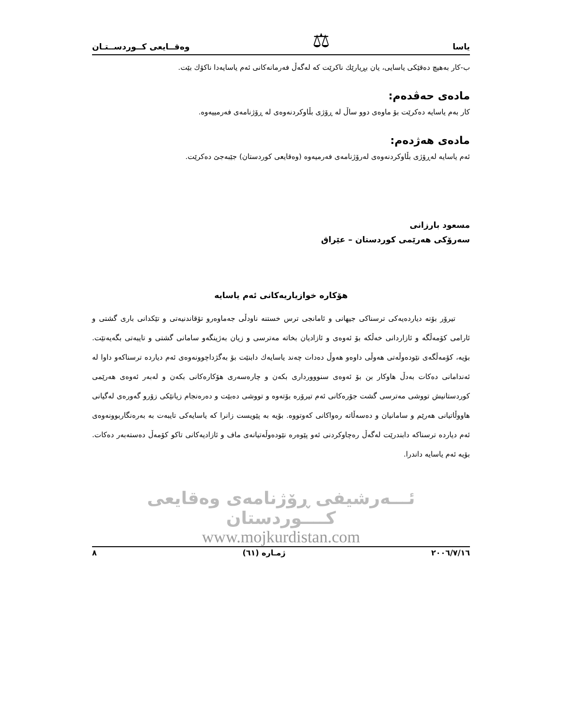یاسا ⚖ وەقــایعی کــوردســتـان
ب-کار بەهیچ دەقێکی یاسایی، یان بڕیارێك ناکرێت کە لەگەڵ فەرمانەکانی ئەم یاسایەدا ناکۆك بێت.
مادەی حەڤدەم:
کار بەم یاسایە دەکرێت بۆ ماوەی دوو ساڵ لە ڕۆژی بڵاوکردنەوەی لە ڕۆژنامەی فەرمییەوە.
مادەی هەژدەم:
ئەم یاسایە لەڕۆژی بڵاوکردنەوەی لەرۆژنامەی فەرمیەوە (وەقایعی کوردستان) جێبەجێ دەکرێت.
مسعود بارزانی
سەرۆکی هەرێمی کوردستان – عێراق
هۆکارە خوازیاریەکانی ئەم یاسایە
تیرۆر بۆتە دیاردەیەکی ترسناکی جیهانی و ئامانجی ترس خستنە ناودڵی جەماوەرو تۆقاندنیەتی و تێکدانی باری گشتی و ئارامی کۆمەڵگە و ئازاردانی خەڵکە بۆ ئەوەی و ئازادیان بخاتە مەترسی و زیان بەژینگەو سامانی گشتی و تایبەتی بگەیەنێت. بۆیە، کۆمەڵگەی نێودەوڵەتی هەوڵی داوەو هەوڵ دەدات چەند یاسایەك دابنێت بۆ بەگژداچوونەوەی ئەم دیاردە ترسناکەو داوا لە ئەندامانی دەکات بەدڵ هاوکار بن بۆ ئەوەی سنووورداری بکەن و چارەسەری هۆکارەکانی بکەن و لەبەر ئەوەی هەرێمی کوردستانیش تووشی مەترسی گشت جۆرەکانی ئەم تیرۆرە بۆتەوە و تووشی دەبێت و دەرەنجام زیانێکی زۆرو گەورەی لەگیانی هاووڵاتیانی هەرێم و سامانیان و دەسەڵاتە رەواکانی کەوتووە. بۆیە بە پێویست زانرا کە یاسایەکی تایبەت بە بەرەنگاربوونەوەی ئەم دیاردە ترسناکە دابندرێت لەگەڵ رەچاوکردنی ئەو پێوەرە نێودەوڵەتیانەی ماف و ئازادیەکانی تاکو کۆمەڵ دەستەبەر دەکات. بۆیە ئەم یاسایە داندرا.
ئـــەرشیفی ڕۆژنامەی وەقایعی کــــوردستان
www.mojkurdistan.com
٢٠٠٦/٧/١٦ ژمـارە (٦١) ٨